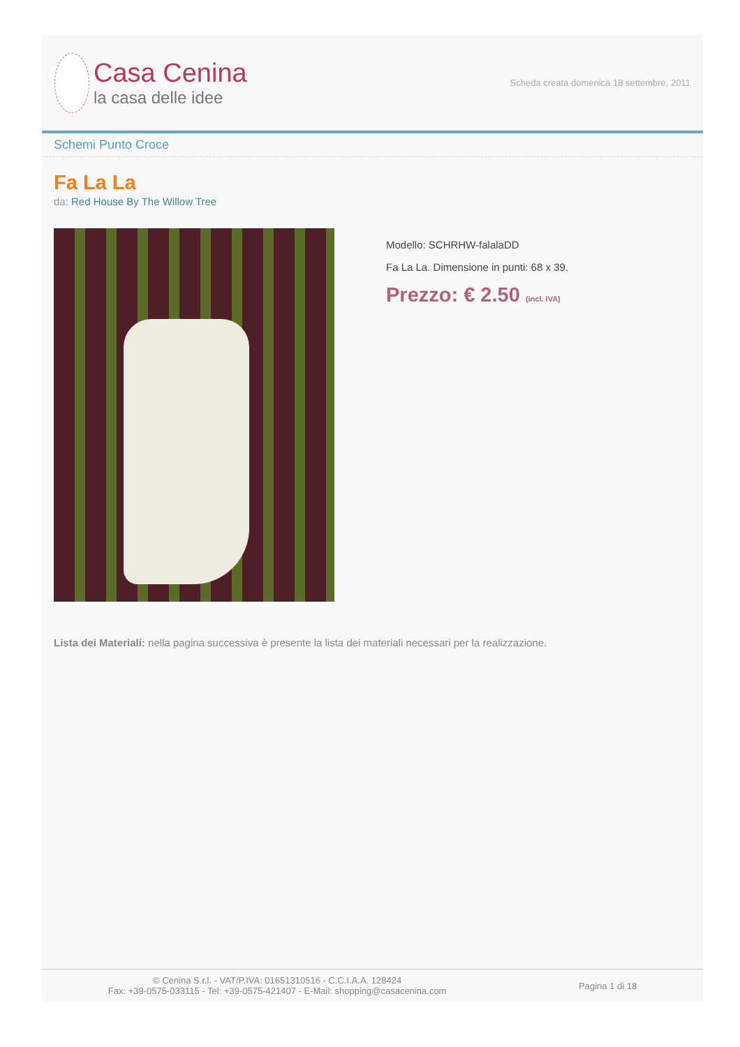Casa Cenina
la casa delle idee
Scheda creata domenica 18 settembre, 2011
Schemi Punto Croce
Fa La La
da: Red House By The Willow Tree
Modello: SCHRHW-falalaDD
Fa La La. Dimensione in punti: 68 x 39.
Prezzo: € 2.50 (incl. IVA)
Lista dei Materiali: nella pagina successiva è presente la lista dei materiali necessari per la realizzazione.
© Cenina S.r.l. - VAT/P.IVA: 01651310516 - C.C.I.A.A. 128424
Fax: +39-0575-033115 - Tel: +39-0575-421407 - E-Mail: shopping@casacenina.com
Pagina 1 di 18